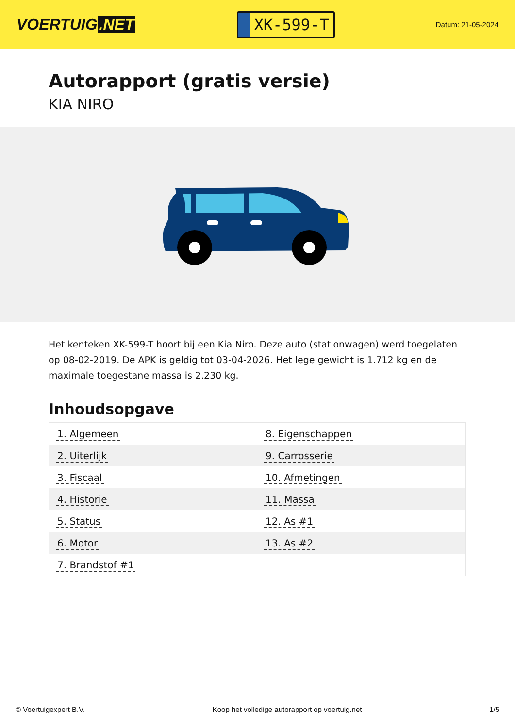VOERTUIG.NET
XK-599-T
Datum: 21-05-2024
Autorapport (gratis versie)
KIA NIRO
Het kenteken XK-599-T hoort bij een Kia Niro. Deze auto (stationwagen) werd toegelaten op 08-02-2019. De APK is geldig tot 03-04-2026. Het lege gewicht is 1.712 kg en de maximale toegestane massa is 2.230 kg.
Inhoudsopgave
| 1. Algemeen | 8. Eigenschappen |
| 2. Uiterlijk | 9. Carrosserie |
| 3. Fiscaal | 10. Afmetingen |
| 4. Historie | 11. Massa |
| 5. Status | 12. As #1 |
| 6. Motor | 13. As #2 |
| 7. Brandstof #1 | |
© Voertuigexpert B.V. Koop het volledige autorapport op voertuig.net
1/5